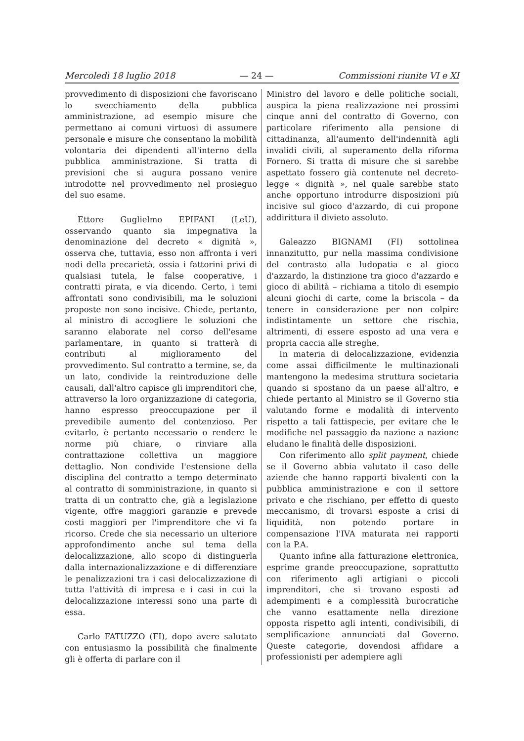Mercoledì 18 luglio 2018 — 24 — Commissioni riunite VI e XI
provvedimento di disposizioni che favoriscano lo svecchiamento della pubblica amministrazione, ad esempio misure che permettano ai comuni virtuosi di assumere personale e misure che consentano la mobilità volontaria dei dipendenti all'interno della pubblica amministrazione. Si tratta di previsioni che si augura possano venire introdotte nel provvedimento nel prosieguo del suo esame.
Ettore Guglielmo EPIFANI (LeU), osservando quanto sia impegnativa la denominazione del decreto « dignità », osserva che, tuttavia, esso non affronta i veri nodi della precarietà, ossia i fattorini privi di qualsiasi tutela, le false cooperative, i contratti pirata, e via dicendo. Certo, i temi affrontati sono condivisibili, ma le soluzioni proposte non sono incisive. Chiede, pertanto, al ministro di accogliere le soluzioni che saranno elaborate nel corso dell'esame parlamentare, in quanto si tratterà di contributi al miglioramento del provvedimento. Sul contratto a termine, se, da un lato, condivide la reintroduzione delle causali, dall'altro capisce gli imprenditori che, attraverso la loro organizzazione di categoria, hanno espresso preoccupazione per il prevedibile aumento del contenzioso. Per evitarlo, è pertanto necessario o rendere le norme più chiare, o rinviare alla contrattazione collettiva un maggiore dettaglio. Non condivide l'estensione della disciplina del contratto a tempo determinato al contratto di somministrazione, in quanto si tratta di un contratto che, già a legislazione vigente, offre maggiori garanzie e prevede costi maggiori per l'imprenditore che vi fa ricorso. Crede che sia necessario un ulteriore approfondimento anche sul tema della delocalizzazione, allo scopo di distinguerla dalla internazionalizzazione e di differenziare le penalizzazioni tra i casi delocalizzazione di tutta l'attività di impresa e i casi in cui la delocalizzazione interessi sono una parte di essa.
Carlo FATUZZO (FI), dopo avere salutato con entusiasmo la possibilità che finalmente gli è offerta di parlare con il
Ministro del lavoro e delle politiche sociali, auspica la piena realizzazione nei prossimi cinque anni del contratto di Governo, con particolare riferimento alla pensione di cittadinanza, all'aumento dell'indennità agli invalidi civili, al superamento della riforma Fornero. Si tratta di misure che si sarebbe aspettato fossero già contenute nel decreto-legge « dignità », nel quale sarebbe stato anche opportuno introdurre disposizioni più incisive sul gioco d'azzardo, di cui propone addirittura il divieto assoluto.
Galeazzo BIGNAMI (FI) sottolinea innanzitutto, pur nella massima condivisione del contrasto alla ludopatia e al gioco d'azzardo, la distinzione tra gioco d'azzardo e gioco di abilità – richiama a titolo di esempio alcuni giochi di carte, come la briscola – da tenere in considerazione per non colpire indistintamente un settore che rischia, altrimenti, di essere esposto ad una vera e propria caccia alle streghe.
In materia di delocalizzazione, evidenzia come assai difficilmente le multinazionali mantengono la medesima struttura societaria quando si spostano da un paese all'altro, e chiede pertanto al Ministro se il Governo stia valutando forme e modalità di intervento rispetto a tali fattispecie, per evitare che le modifiche nel passaggio da nazione a nazione eludano le finalità delle disposizioni.
Con riferimento allo split payment, chiede se il Governo abbia valutato il caso delle aziende che hanno rapporti bivalenti con la pubblica amministrazione e con il settore privato e che rischiano, per effetto di questo meccanismo, di trovarsi esposte a crisi di liquidità, non potendo portare in compensazione l'IVA maturata nei rapporti con la P.A.
Quanto infine alla fatturazione elettronica, esprime grande preoccupazione, soprattutto con riferimento agli artigiani o piccoli imprenditori, che si trovano esposti ad adempimenti e a complessità burocratiche che vanno esattamente nella direzione opposta rispetto agli intenti, condivisibili, di semplificazione annunciati dal Governo. Queste categorie, dovendosi affidare a professionisti per adempiere agli